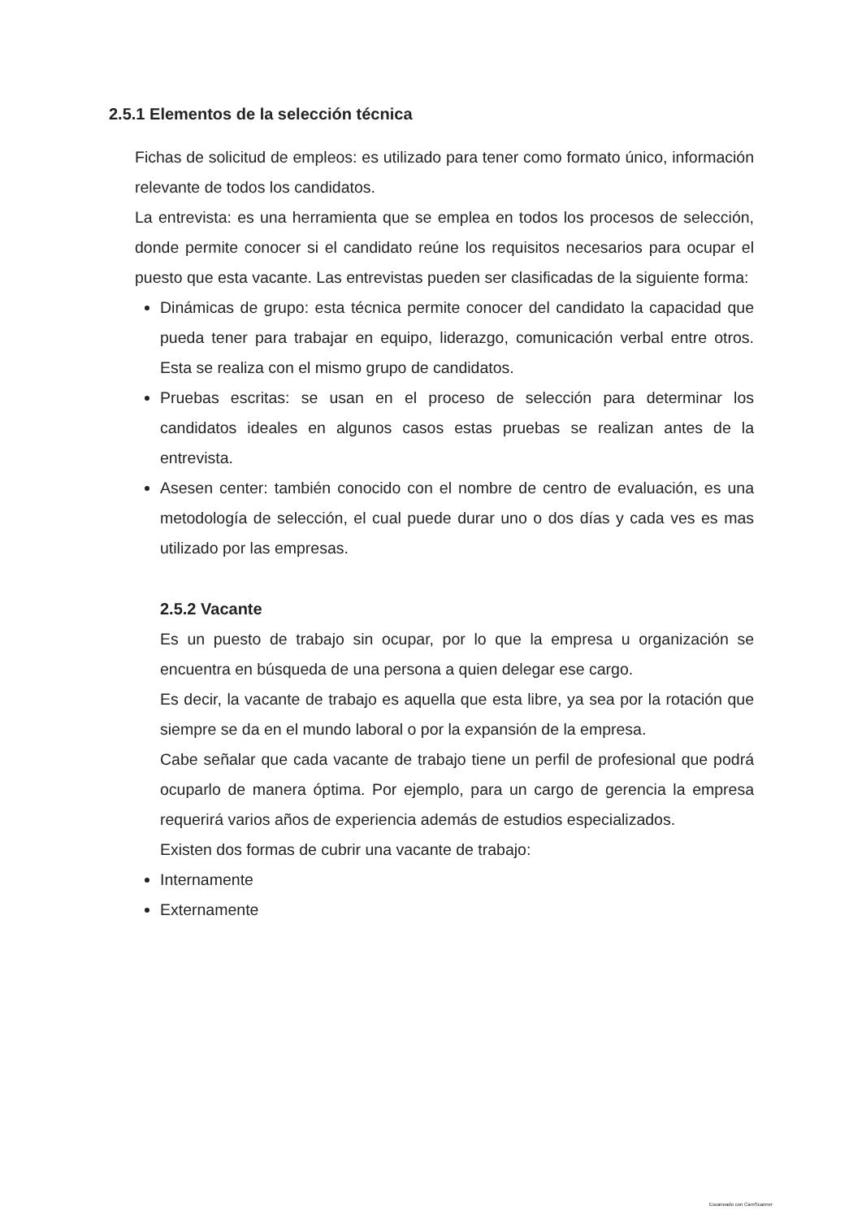2.5.1 Elementos de la selección técnica
Fichas de solicitud de empleos: es utilizado para tener como formato único, información relevante de todos los candidatos.
La entrevista: es una herramienta que se emplea en todos los procesos de selección, donde permite conocer si el candidato reúne los requisitos necesarios para ocupar el puesto que esta vacante. Las entrevistas pueden ser clasificadas de la siguiente forma:
Dinámicas de grupo: esta técnica permite conocer del candidato la capacidad que pueda tener para trabajar en equipo, liderazgo, comunicación verbal entre otros. Esta se realiza con el mismo grupo de candidatos.
Pruebas escritas: se usan en el proceso de selección para determinar los candidatos ideales en algunos casos estas pruebas se realizan antes de la entrevista.
Asesen center: también conocido con el nombre de centro de evaluación, es una metodología de selección, el cual puede durar uno o dos días y cada ves es mas utilizado por las empresas.
2.5.2 Vacante
Es un puesto de trabajo sin ocupar, por lo que la empresa u organización se encuentra en búsqueda de una persona a quien delegar ese cargo.
Es decir, la vacante de trabajo es aquella que esta libre, ya sea por la rotación que siempre se da en el mundo laboral o por la expansión de la empresa.
Cabe señalar que cada vacante de trabajo tiene un perfil de profesional que podrá ocuparlo de manera óptima. Por ejemplo, para un cargo de gerencia la empresa requerirá varios años de experiencia además de estudios especializados.
Existen dos formas de cubrir una vacante de trabajo:
Internamente
Externamente
Escaneado con CamScanner